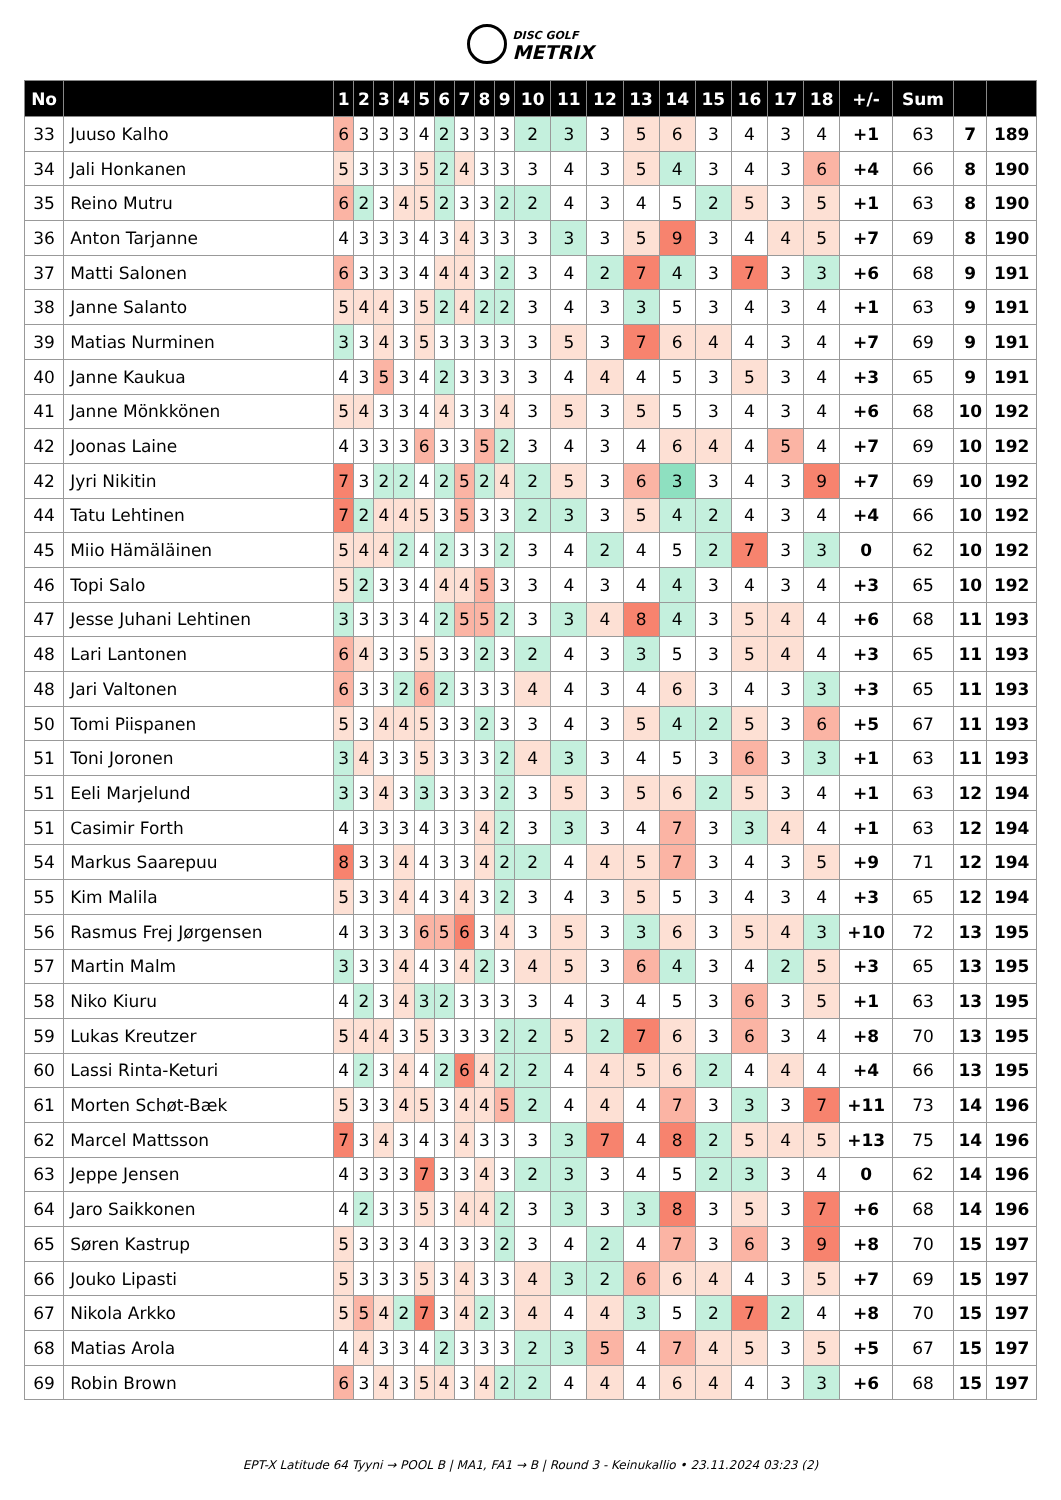DISC GOLF
METRIX
| No | | 1 | 2 | 3 | 4 | 5 | 6 | 7 | 8 | 9 | 10 | 11 | 12 | 13 | 14 | 15 | 16 | 17 | 18 | +/- | Sum | | |
| --- | --- | --- | --- | --- | --- | --- | --- | --- | --- | --- | --- | --- | --- | --- | --- | --- | --- | --- | --- | --- | --- | --- | --- |
| 33 | Juuso Kalho | 6 | 3 | 3 | 3 | 4 | 2 | 3 | 3 | 3 | 2 | 3 | 3 | 5 | 6 | 3 | 4 | 3 | 4 | +1 | 63 | 7 | 189 |
| 34 | Jali Honkanen | 5 | 3 | 3 | 3 | 5 | 2 | 4 | 3 | 3 | 3 | 4 | 3 | 5 | 4 | 3 | 4 | 3 | 6 | +4 | 66 | 8 | 190 |
| 35 | Reino Mutru | 6 | 2 | 3 | 4 | 5 | 2 | 3 | 3 | 2 | 2 | 4 | 3 | 4 | 5 | 2 | 5 | 3 | 5 | +1 | 63 | 8 | 190 |
| 36 | Anton Tarjanne | 4 | 3 | 3 | 3 | 4 | 3 | 4 | 3 | 3 | 3 | 3 | 3 | 5 | 9 | 3 | 4 | 4 | 5 | +7 | 69 | 8 | 190 |
| 37 | Matti Salonen | 6 | 3 | 3 | 3 | 4 | 4 | 4 | 3 | 2 | 3 | 4 | 2 | 7 | 4 | 3 | 7 | 3 | 3 | +6 | 68 | 9 | 191 |
| 38 | Janne Salanto | 5 | 4 | 4 | 3 | 5 | 2 | 4 | 2 | 2 | 3 | 4 | 3 | 3 | 5 | 3 | 4 | 3 | 4 | +1 | 63 | 9 | 191 |
| 39 | Matias Nurminen | 3 | 3 | 4 | 3 | 5 | 3 | 3 | 3 | 3 | 3 | 5 | 3 | 7 | 6 | 4 | 4 | 3 | 4 | +7 | 69 | 9 | 191 |
| 40 | Janne Kaukua | 4 | 3 | 5 | 3 | 4 | 2 | 3 | 3 | 3 | 3 | 4 | 4 | 4 | 5 | 3 | 5 | 3 | 4 | +3 | 65 | 9 | 191 |
| 41 | Janne Mönkkönen | 5 | 4 | 3 | 3 | 4 | 4 | 3 | 3 | 4 | 3 | 5 | 3 | 5 | 5 | 3 | 4 | 3 | 4 | +6 | 68 | 10 | 192 |
| 42 | Joonas Laine | 4 | 3 | 3 | 3 | 6 | 3 | 3 | 5 | 2 | 3 | 4 | 3 | 4 | 6 | 4 | 4 | 5 | 4 | +7 | 69 | 10 | 192 |
| 42 | Jyri Nikitin | 7 | 3 | 2 | 2 | 4 | 2 | 5 | 2 | 4 | 2 | 5 | 3 | 6 | 3 | 3 | 4 | 3 | 9 | +7 | 69 | 10 | 192 |
| 44 | Tatu Lehtinen | 7 | 2 | 4 | 4 | 5 | 3 | 5 | 3 | 3 | 2 | 3 | 3 | 5 | 4 | 2 | 4 | 3 | 4 | +4 | 66 | 10 | 192 |
| 45 | Miio Hämäläinen | 5 | 4 | 4 | 2 | 4 | 2 | 3 | 3 | 2 | 3 | 4 | 2 | 4 | 5 | 2 | 7 | 3 | 3 | 0 | 62 | 10 | 192 |
| 46 | Topi Salo | 5 | 2 | 3 | 3 | 4 | 4 | 4 | 5 | 3 | 3 | 4 | 3 | 4 | 4 | 3 | 4 | 3 | 4 | +3 | 65 | 10 | 192 |
| 47 | Jesse Juhani Lehtinen | 3 | 3 | 3 | 3 | 4 | 2 | 5 | 5 | 2 | 3 | 3 | 4 | 8 | 4 | 3 | 5 | 4 | 4 | +6 | 68 | 11 | 193 |
| 48 | Lari Lantonen | 6 | 4 | 3 | 3 | 5 | 3 | 3 | 2 | 3 | 2 | 4 | 3 | 3 | 5 | 3 | 5 | 4 | 4 | +3 | 65 | 11 | 193 |
| 48 | Jari Valtonen | 6 | 3 | 3 | 2 | 6 | 2 | 3 | 3 | 3 | 4 | 4 | 3 | 4 | 6 | 3 | 4 | 3 | 3 | +3 | 65 | 11 | 193 |
| 50 | Tomi Piispanen | 5 | 3 | 4 | 4 | 5 | 3 | 3 | 2 | 3 | 3 | 4 | 3 | 5 | 4 | 2 | 5 | 3 | 6 | +5 | 67 | 11 | 193 |
| 51 | Toni Joronen | 3 | 4 | 3 | 3 | 5 | 3 | 3 | 3 | 2 | 4 | 3 | 3 | 4 | 5 | 3 | 6 | 3 | 3 | +1 | 63 | 11 | 193 |
| 51 | Eeli Marjelund | 3 | 3 | 4 | 3 | 3 | 3 | 3 | 3 | 2 | 3 | 5 | 3 | 5 | 6 | 2 | 5 | 3 | 4 | +1 | 63 | 12 | 194 |
| 51 | Casimir Forth | 4 | 3 | 3 | 3 | 4 | 3 | 3 | 4 | 2 | 3 | 3 | 3 | 4 | 7 | 3 | 3 | 4 | 4 | +1 | 63 | 12 | 194 |
| 54 | Markus Saarepuu | 8 | 3 | 3 | 4 | 4 | 3 | 3 | 4 | 2 | 2 | 4 | 4 | 5 | 7 | 3 | 4 | 3 | 5 | +9 | 71 | 12 | 194 |
| 55 | Kim Malila | 5 | 3 | 3 | 4 | 4 | 3 | 4 | 3 | 2 | 3 | 4 | 3 | 5 | 5 | 3 | 4 | 3 | 4 | +3 | 65 | 12 | 194 |
| 56 | Rasmus Frej Jørgensen | 4 | 3 | 3 | 3 | 6 | 5 | 6 | 3 | 4 | 3 | 5 | 3 | 3 | 6 | 3 | 5 | 4 | 3 | +10 | 72 | 13 | 195 |
| 57 | Martin Malm | 3 | 3 | 3 | 4 | 4 | 3 | 4 | 2 | 3 | 4 | 5 | 3 | 6 | 4 | 3 | 4 | 2 | 5 | +3 | 65 | 13 | 195 |
| 58 | Niko Kiuru | 4 | 2 | 3 | 4 | 3 | 2 | 3 | 3 | 3 | 3 | 4 | 3 | 4 | 5 | 3 | 6 | 3 | 5 | +1 | 63 | 13 | 195 |
| 59 | Lukas Kreutzer | 5 | 4 | 4 | 3 | 5 | 3 | 3 | 3 | 2 | 2 | 5 | 2 | 7 | 6 | 3 | 6 | 3 | 4 | +8 | 70 | 13 | 195 |
| 60 | Lassi Rinta-Keturi | 4 | 2 | 3 | 4 | 4 | 2 | 6 | 4 | 2 | 2 | 4 | 4 | 5 | 6 | 2 | 4 | 4 | 4 | +4 | 66 | 13 | 195 |
| 61 | Morten Schøt-Bæk | 5 | 3 | 3 | 4 | 5 | 3 | 4 | 4 | 5 | 2 | 4 | 4 | 4 | 7 | 3 | 3 | 3 | 7 | +11 | 73 | 14 | 196 |
| 62 | Marcel Mattsson | 7 | 3 | 4 | 3 | 4 | 3 | 4 | 3 | 3 | 3 | 3 | 7 | 4 | 8 | 2 | 5 | 4 | 5 | +13 | 75 | 14 | 196 |
| 63 | Jeppe Jensen | 4 | 3 | 3 | 3 | 7 | 3 | 3 | 4 | 3 | 2 | 3 | 3 | 4 | 5 | 2 | 3 | 3 | 4 | 0 | 62 | 14 | 196 |
| 64 | Jaro Saikkonen | 4 | 2 | 3 | 3 | 5 | 3 | 4 | 4 | 2 | 3 | 3 | 3 | 3 | 8 | 3 | 5 | 3 | 7 | +6 | 68 | 14 | 196 |
| 65 | Søren Kastrup | 5 | 3 | 3 | 3 | 4 | 3 | 3 | 3 | 2 | 3 | 4 | 2 | 4 | 7 | 3 | 6 | 3 | 9 | +8 | 70 | 15 | 197 |
| 66 | Jouko Lipasti | 5 | 3 | 3 | 3 | 5 | 3 | 4 | 3 | 3 | 4 | 3 | 2 | 6 | 6 | 4 | 4 | 3 | 5 | +7 | 69 | 15 | 197 |
| 67 | Nikola Arkko | 5 | 5 | 4 | 2 | 7 | 3 | 4 | 2 | 3 | 4 | 4 | 4 | 3 | 5 | 2 | 7 | 2 | 4 | +8 | 70 | 15 | 197 |
| 68 | Matias Arola | 4 | 4 | 3 | 3 | 4 | 2 | 3 | 3 | 3 | 2 | 3 | 5 | 4 | 7 | 4 | 5 | 3 | 5 | +5 | 67 | 15 | 197 |
| 69 | Robin Brown | 6 | 3 | 4 | 3 | 5 | 4 | 3 | 4 | 2 | 2 | 4 | 4 | 4 | 6 | 4 | 4 | 3 | 3 | +6 | 68 | 15 | 197 |
EPT-X Latitude 64 Tyyni → POOL B | MA1, FA1 → B | Round 3 - Keinukallio • 23.11.2024 03:23 (2)